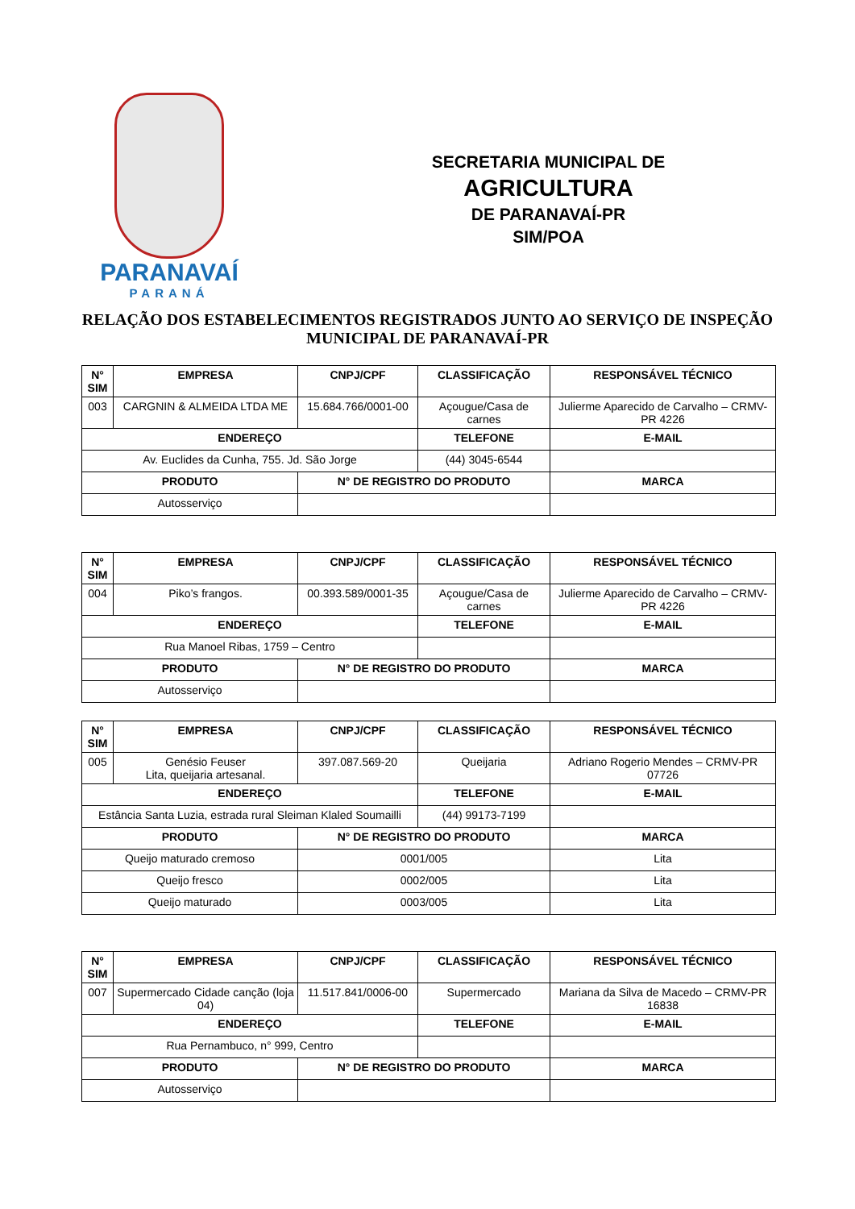PARANAVAÍ
PARANÁ
SECRETARIA MUNICIPAL DE
AGRICULTURA
DE PARANAVAÍ-PR
SIM/POA
RELAÇÃO DOS ESTABELECIMENTOS REGISTRADOS JUNTO AO SERVIÇO DE INSPEÇÃO MUNICIPAL DE PARANAVAÍ-PR
| N° SIM | EMPRESA | CNPJ/CPF | CLASSIFICAÇÃO | RESPONSÁVEL TÉCNICO |
| --- | --- | --- | --- | --- |
| 003 | CARGNIN & ALMEIDA LTDA ME | 15.684.766/0001-00 | Açougue/Casa de carnes | Julierme Aparecido de Carvalho – CRMV-PR 4226 |
| ENDEREÇO | | | TELEFONE | E-MAIL |
| Av. Euclides da Cunha, 755. Jd. São Jorge | | | (44) 3045-6544 | |
| PRODUTO | | N° DE REGISTRO DO PRODUTO | | MARCA |
| Autosserviço | | | | |
| N° SIM | EMPRESA | CNPJ/CPF | CLASSIFICAÇÃO | RESPONSÁVEL TÉCNICO |
| --- | --- | --- | --- | --- |
| 004 | Piko’s frangos. | 00.393.589/0001-35 | Açougue/Casa de carnes | Julierme Aparecido de Carvalho – CRMV-PR 4226 |
| ENDEREÇO | | | TELEFONE | E-MAIL |
| Rua Manoel Ribas, 1759 – Centro | | | | |
| PRODUTO | | N° DE REGISTRO DO PRODUTO | | MARCA |
| Autosserviço | | | | |
| N° SIM | EMPRESA | CNPJ/CPF | CLASSIFICAÇÃO | RESPONSÁVEL TÉCNICO |
| --- | --- | --- | --- | --- |
| 005 | Genésio Feuser Lita, queijaria artesanal. | 397.087.569-20 | Queijaria | Adriano Rogerio Mendes – CRMV-PR 07726 |
| ENDEREÇO | | | TELEFONE | E-MAIL |
| Estância Santa Luzia, estrada rural Sleiman Klaled Soumailli | | | (44) 99173-7199 | |
| PRODUTO | | N° DE REGISTRO DO PRODUTO | | MARCA |
| Queijo maturado cremoso | | 0001/005 | | Lita |
| Queijo fresco | | 0002/005 | | Lita |
| Queijo maturado | | 0003/005 | | Lita |
| N° SIM | EMPRESA | CNPJ/CPF | CLASSIFICAÇÃO | RESPONSÁVEL TÉCNICO |
| --- | --- | --- | --- | --- |
| 007 | Supermercado Cidade canção (loja 04) | 11.517.841/0006-00 | Supermercado | Mariana da Silva de Macedo – CRMV-PR 16838 |
| ENDEREÇO | | | TELEFONE | E-MAIL |
| Rua Pernambuco, n° 999, Centro | | | | |
| PRODUTO | | N° DE REGISTRO DO PRODUTO | | MARCA |
| Autosserviço | | | | |